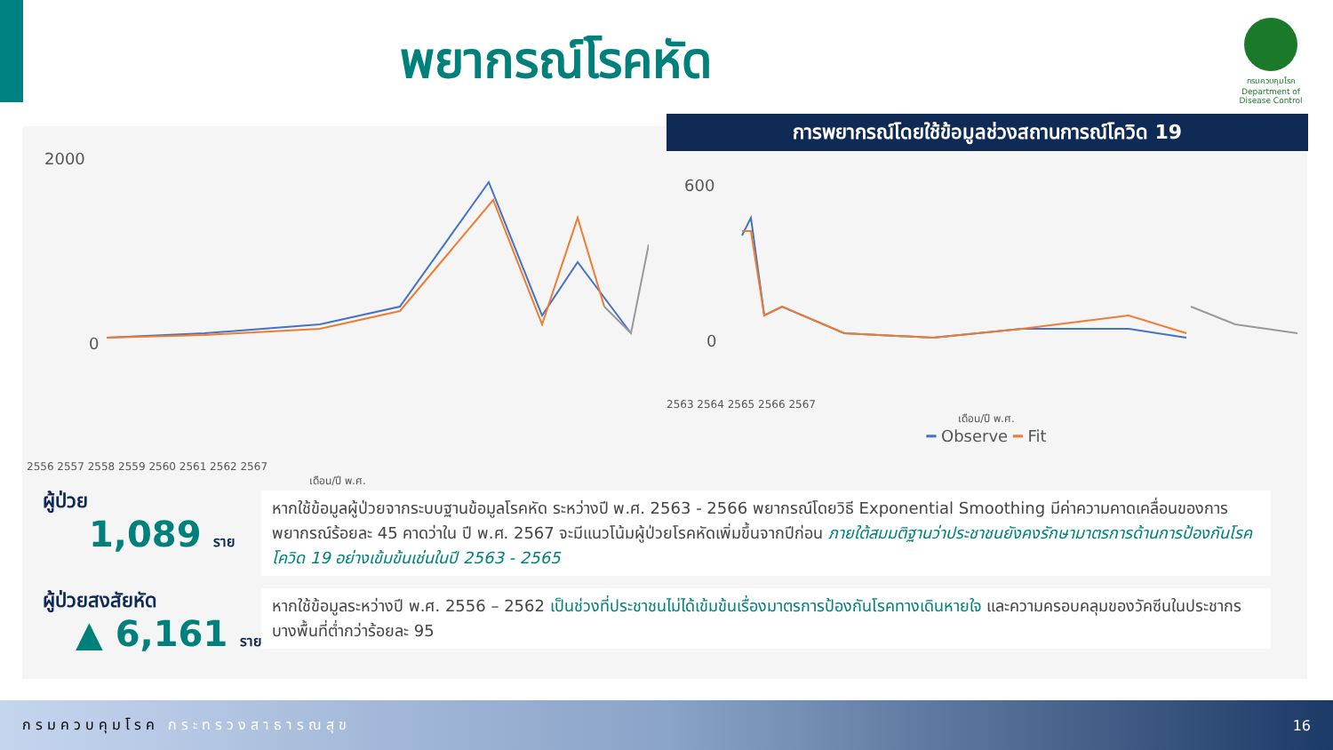พยากรณ์โรคหัด
กรมควบคุมโรค
Department of Disease Control
การพยากรณ์โดยใช้ข้อมูลช่วงสถานการณ์โควิด 19
2000
0
2556 2557 2558 2559 2560 2561 2562 2567
เดือน/ปี พ.ศ.
600
0
2563 2564 2565 2566 2567
เดือน/ปี พ.ศ.
━ Observe ━ Fit
ผู้ป่วย
1,089 ราย
ผู้ป่วยสงสัยหัด
▲ 6,161 ราย
หากใช้ข้อมูลผู้ป่วยจากระบบฐานข้อมูลโรคหัด ระหว่างปี พ.ศ. 2563 - 2566 พยากรณ์โดยวิธี Exponential Smoothing มีค่าความคาดเคลื่อนของการพยากรณ์ร้อยละ 45 คาดว่าใน ปี พ.ศ. 2567 จะมีแนวโน้มผู้ป่วยโรคหัดเพิ่มขึ้นจากปีก่อน ภายใต้สมมติฐานว่าประชาชนยังคงรักษามาตรการด้านการป้องกันโรคโควิด 19 อย่างเข้มข้นเช่นในปี 2563 - 2565
หากใช้ข้อมูลระหว่างปี พ.ศ. 2556 – 2562 เป็นช่วงที่ประชาชนไม่ได้เข้มข้นเรื่องมาตรการป้องกันโรคทางเดินหายใจ และความครอบคลุมของวัคซีนในประชากรบางพื้นที่ต่ำกว่าร้อยละ 95
กรมควบคุมโรค กระทรวงสาธารณสุข 16